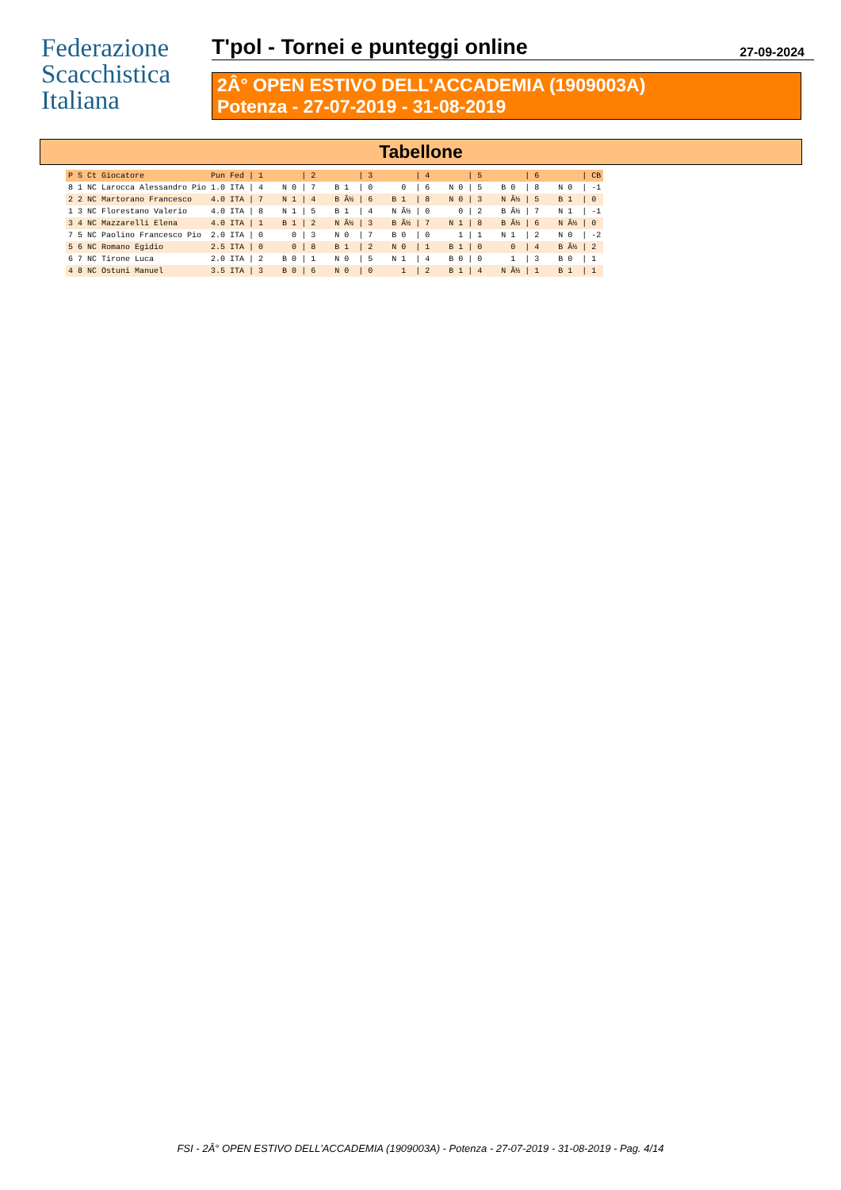Federazione
Scacchistica
Italiana
T'pol - Tornei e punteggi online 27-09-2024
2Â° OPEN ESTIVO DELL'ACCADEMIA (1909003A)
Potenza - 27-07-2019 - 31-08-2019
Tabellone
| P | S | Ct | Giocatore | Pun | Fed | / 1 | / 2 | / 3 | / 4 | / 5 | / 6 | / CB |
| --- | --- | --- | --- | --- | --- | --- | --- | --- | --- | --- | --- | --- |
| 8 | 1 | NC | Larocca Alessandro Pio | 1.0 | ITA | / 4 N 0 | / 7 B 1 | / 0 0 | / 6 N 0 | / 5 B 0 | / 8 N 0 | / -1 |
| 2 | 2 | NC | Martorano Francesco | 4.0 | ITA | / 7 N 1 | / 4 B Â½ | / 6 B 1 | / 8 N 0 | / 3 N Â½ | / 5 B 1 | / 0 |
| 1 | 3 | NC | Florestano Valerio | 4.0 | ITA | / 8 N 1 | / 5 B 1 | / 4 N Â½ | / 0 0 | / 2 B Â½ | / 7 N 1 | / -1 |
| 3 | 4 | NC | Mazzarelli Elena | 4.0 | ITA | / 1 B 1 | / 2 N Â½ | / 3 B Â½ | / 7 N 1 | / 8 B Â½ | / 6 N Â½ | / 0 |
| 7 | 5 | NC | Paolino Francesco Pio | 2.0 | ITA | / 0 0 | / 3 N 0 | / 7 B 0 | / 0 1 | / 1 N 1 | / 2 N 0 | / -2 |
| 5 | 6 | NC | Romano Egidio | 2.5 | ITA | / 0 0 | / 8 B 1 | / 2 N 0 | / 1 B 1 | / 0 0 | / 4 B Â½ | / 2 |
| 6 | 7 | NC | Tirone Luca | 2.0 | ITA | / 2 B 0 | / 1 N 0 | / 5 N 1 | / 4 B 0 | / 0 1 | / 3 B 0 | / 1 |
| 4 | 8 | NC | Ostuni Manuel | 3.5 | ITA | / 3 B 0 | / 6 N 0 | / 0 1 | / 2 B 1 | / 4 N Â½ | / 1 B 1 | / 1 |
FSI - 2Â° OPEN ESTIVO DELL'ACCADEMIA (1909003A) - Potenza - 27-07-2019 - 31-08-2019 - Pag. 4/14